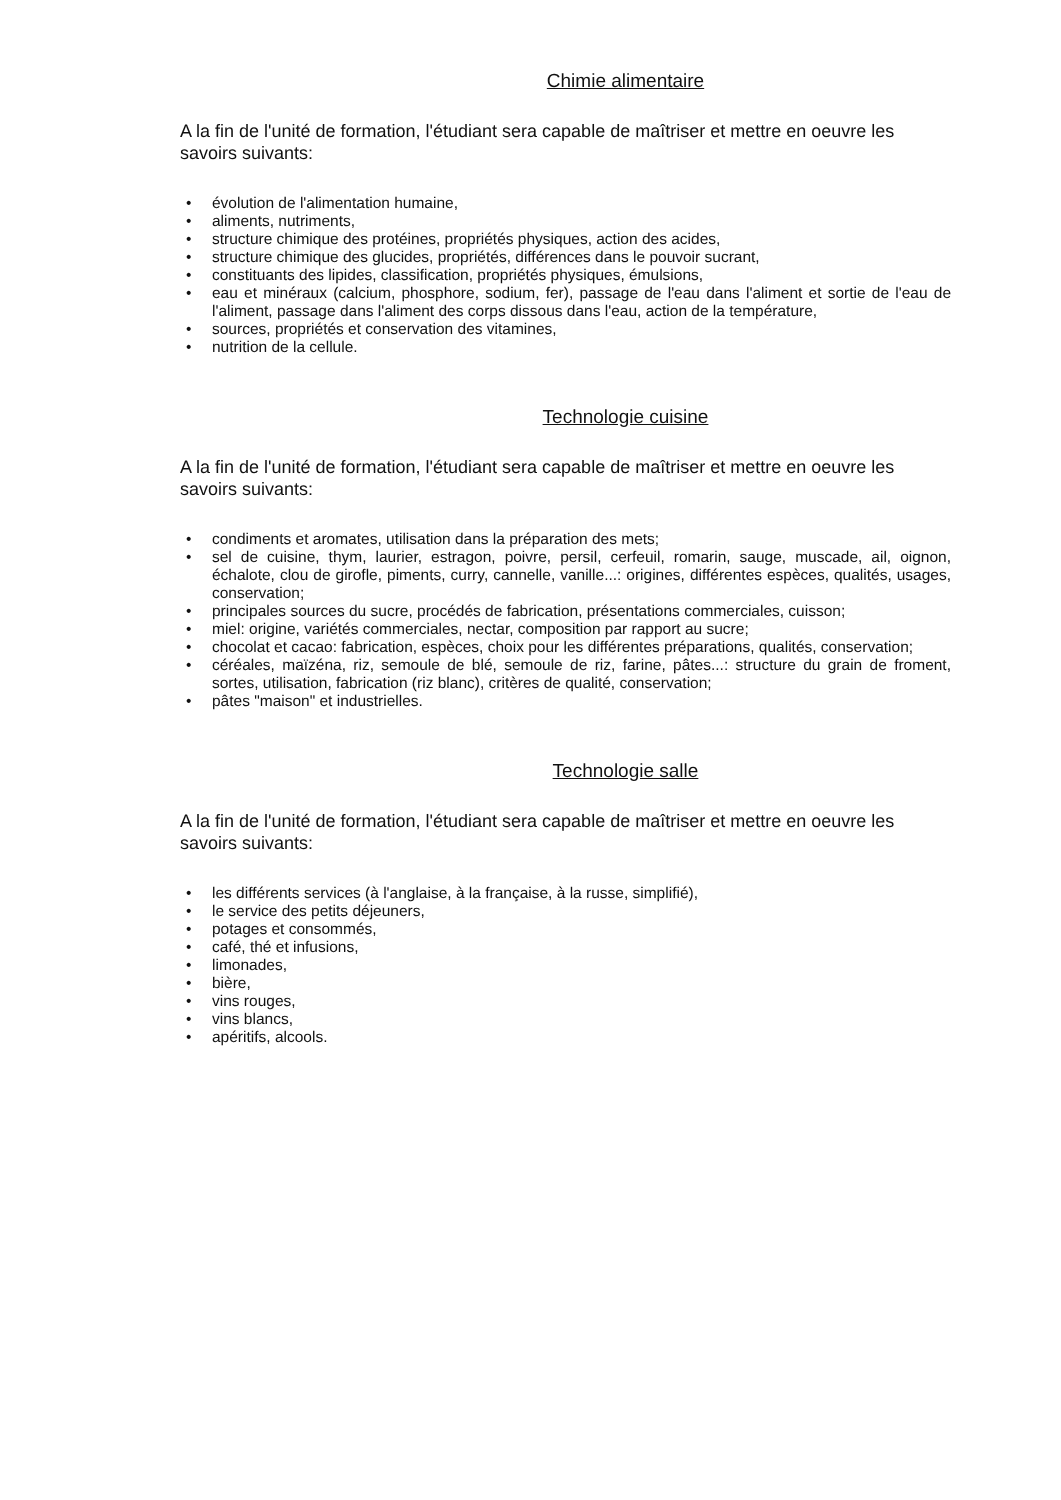Chimie alimentaire
A la fin de l'unité de formation, l'étudiant sera capable de maîtriser et mettre en oeuvre les savoirs suivants:
• évolution de l'alimentation humaine,
• aliments, nutriments,
• structure chimique des protéines, propriétés physiques, action des acides,
• structure chimique des glucides, propriétés, différences dans le pouvoir sucrant,
• constituants des lipides, classification, propriétés physiques, émulsions,
• eau et minéraux (calcium, phosphore, sodium, fer), passage de l'eau dans l'aliment et sortie de l'eau de l'aliment, passage dans l'aliment des corps dissous dans l'eau, action de la température,
• sources, propriétés et conservation des vitamines,
• nutrition de la cellule.
Technologie cuisine
A la fin de l'unité de formation, l'étudiant sera capable de maîtriser et mettre en oeuvre les savoirs suivants:
• condiments et aromates, utilisation dans la préparation des mets;
• sel de cuisine, thym, laurier, estragon, poivre, persil, cerfeuil, romarin, sauge, muscade, ail, oignon, échalote, clou de girofle, piments, curry, cannelle, vanille...: origines, différentes espèces, qualités, usages, conservation;
• principales sources du sucre, procédés de fabrication, présentations commerciales, cuisson;
• miel: origine, variétés commerciales, nectar, composition par rapport au sucre;
• chocolat et cacao: fabrication, espèces, choix pour les différentes préparations, qualités, conservation;
• céréales, maïzéna, riz, semoule de blé, semoule de riz, farine, pâtes...: structure du grain de froment, sortes, utilisation, fabrication (riz blanc), critères de qualité, conservation;
• pâtes "maison" et industrielles.
Technologie salle
A la fin de l'unité de formation, l'étudiant sera capable de maîtriser et mettre en oeuvre les savoirs suivants:
• les différents services (à l'anglaise, à la française, à la russe, simplifié),
• le service des petits déjeuners,
• potages et consommés,
• café, thé et infusions,
• limonades,
• bière,
• vins rouges,
• vins blancs,
• apéritifs, alcools.